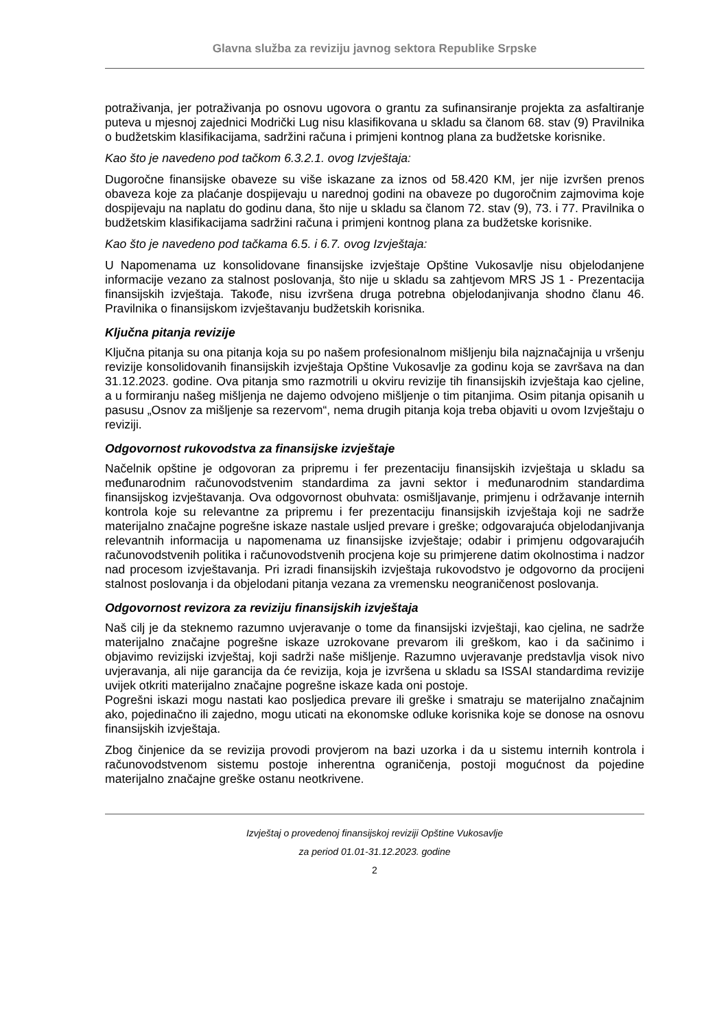Glavna služba za reviziju javnog sektora Republike Srpske
potraživanja, jer potraživanja po osnovu ugovora o grantu za sufinansiranje projekta za asfaltiranje puteva u mjesnoj zajednici Modrički Lug nisu klasifikovana u skladu sa članom 68. stav (9) Pravilnika o budžetskim klasifikacijama, sadržini računa i primjeni kontnog plana za budžetske korisnike.
Kao što je navedeno pod tačkom 6.3.2.1. ovog Izvještaja:
Dugoročne finansijske obaveze su više iskazane za iznos od 58.420 KM, jer nije izvršen prenos obaveza koje za plaćanje dospijevaju u narednoj godini na obaveze po dugoročnim zajmovima koje dospijevaju na naplatu do godinu dana, što nije u skladu sa članom 72. stav (9), 73. i 77. Pravilnika o budžetskim klasifikacijama sadržini računa i primjeni kontnog plana za budžetske korisnike.
Kao što je navedeno pod tačkama 6.5. i 6.7. ovog Izvještaja:
U Napomenama uz konsolidovane finansijske izvještaje Opštine Vukosavlje nisu objelodanjene informacije vezano za stalnost poslovanja, što nije u skladu sa zahtjevom MRS JS 1 - Prezentacija finansijskih izvještaja. Takođe, nisu izvršena druga potrebna objelodanjivanja shodno članu 46. Pravilnika o finansijskom izvještavanju budžetskih korisnika.
Ključna pitanja revizije
Ključna pitanja su ona pitanja koja su po našem profesionalnom mišljenju bila najznačajnija u vršenju revizije konsolidovanih finansijskih izvještaja Opštine Vukosavlje za godinu koja se završava na dan 31.12.2023. godine. Ova pitanja smo razmotrili u okviru revizije tih finansijskih izvještaja kao cjeline, a u formiranju našeg mišljenja ne dajemo odvojeno mišljenje o tim pitanjima. Osim pitanja opisanih u pasusu „Osnov za mišljenje sa rezervom“, nema drugih pitanja koja treba objaviti u ovom Izvještaju o reviziji.
Odgovornost rukovodstva za finansijske izvještaje
Načelnik opštine je odgovoran za pripremu i fer prezentaciju finansijskih izvještaja u skladu sa međunarodnim računovodstvenim standardima za javni sektor i međunarodnim standardima finansijskog izvještavanja. Ova odgovornost obuhvata: osmišljavanje, primjenu i održavanje internih kontrola koje su relevantne za pripremu i fer prezentaciju finansijskih izvještaja koji ne sadrže materijalno značajne pogrešne iskaze nastale usljed prevare i greške; odgovarajuća objelodanjivanja relevantnih informacija u napomenama uz finansijske izvještaje; odabir i primjenu odgovarajućih računovodstvenih politika i računovodstvenih procjena koje su primjerene datim okolnostima i nadzor nad procesom izvještavanja. Pri izradi finansijskih izvještaja rukovodstvo je odgovorno da procijeni stalnost poslovanja i da objelodani pitanja vezana za vremensku neograničenost poslovanja.
Odgovornost revizora za reviziju finansijskih izvještaja
Naš cilj je da steknemo razumno uvjeravanje o tome da finansijski izvještaji, kao cjelina, ne sadrže materijalno značajne pogrešne iskaze uzrokovane prevarom ili greškom, kao i da sačinimo i objavimo revizijski izvještaj, koji sadrži naše mišljenje. Razumno uvjeravanje predstavlja visok nivo uvjeravanja, ali nije garancija da će revizija, koja je izvršena u skladu sa ISSAI standardima revizije uvijek otkriti materijalno značajne pogrešne iskaze kada oni postoje.
Pogrešni iskazi mogu nastati kao posljedica prevare ili greške i smatraju se materijalno značajnim ako, pojedinačno ili zajedno, mogu uticati na ekonomske odluke korisnika koje se donose na osnovu finansijskih izvještaja.
Zbog činjenice da se revizija provodi provjerom na bazi uzorka i da u sistemu internih kontrola i računovodstvenom sistemu postoje inherentna ograničenja, postoji mogućnost da pojedine materijalno značajne greške ostanu neotkrivene.
Izvještaj o provedenoj finansijskoj reviziji Opštine Vukosavlje
za period 01.01-31.12.2023. godine
2